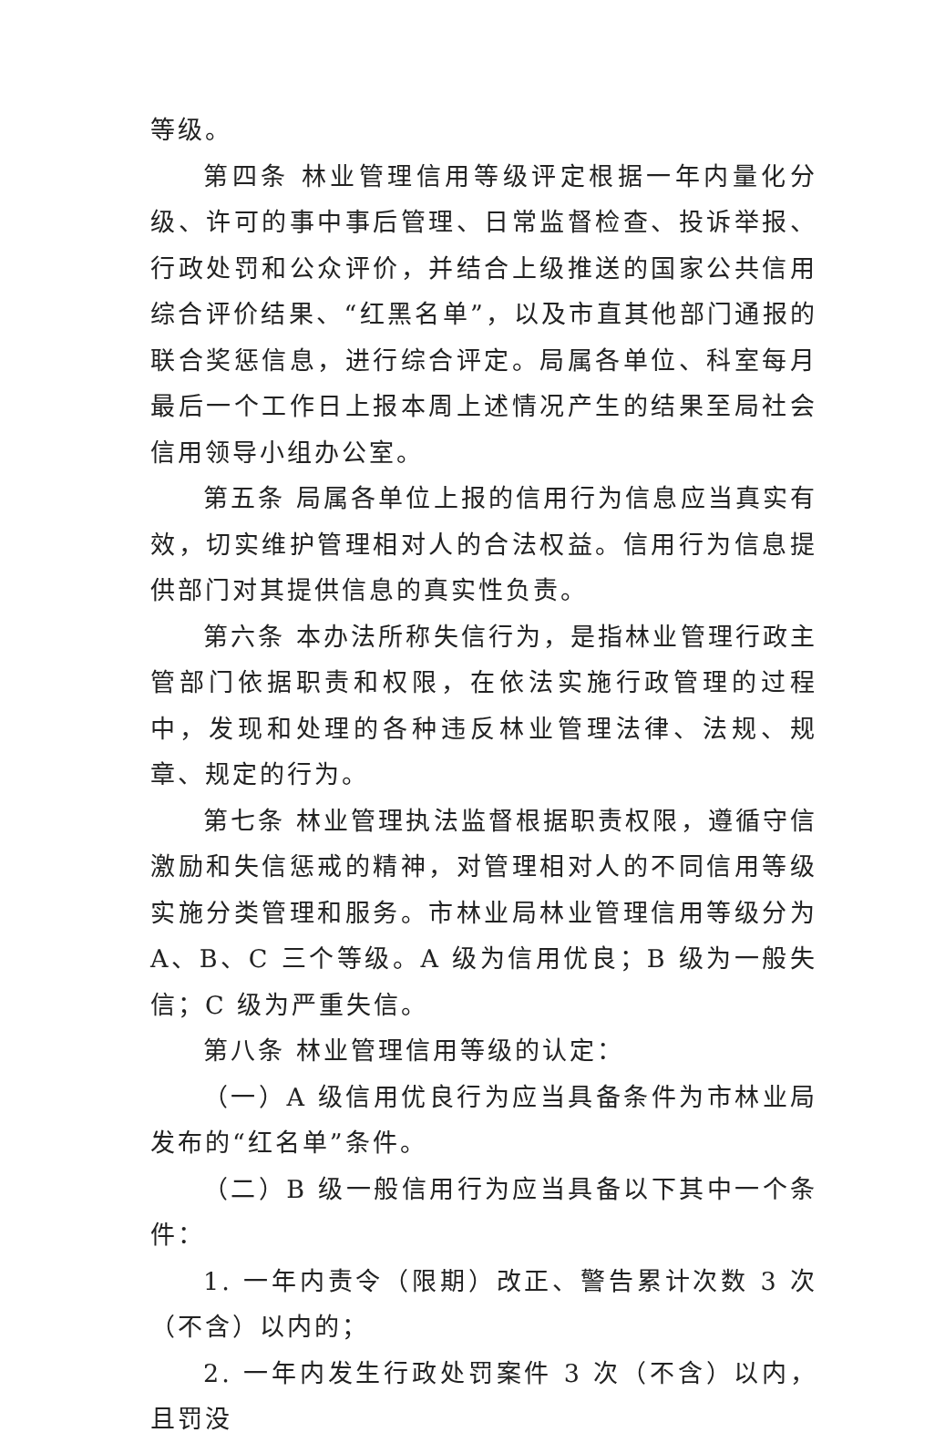等级。
第四条 林业管理信用等级评定根据一年内量化分级、许可的事中事后管理、日常监督检查、投诉举报、行政处罚和公众评价，并结合上级推送的国家公共信用综合评价结果、“红黑名单”，以及市直其他部门通报的联合奖惩信息，进行综合评定。局属各单位、科室每月最后一个工作日上报本周上述情况产生的结果至局社会信用领导小组办公室。
第五条 局属各单位上报的信用行为信息应当真实有效，切实维护管理相对人的合法权益。信用行为信息提供部门对其提供信息的真实性负责。
第六条 本办法所称失信行为，是指林业管理行政主管部门依据职责和权限，在依法实施行政管理的过程中，发现和处理的各种违反林业管理法律、法规、规章、规定的行为。
第七条 林业管理执法监督根据职责权限，遵循守信激励和失信惩戒的精神，对管理相对人的不同信用等级实施分类管理和服务。市林业局林业管理信用等级分为 A、B、C 三个等级。A 级为信用优良；B 级为一般失信；C 级为严重失信。
第八条 林业管理信用等级的认定：
（一）A 级信用优良行为应当具备条件为市林业局发布的“红名单”条件。
（二）B 级一般信用行为应当具备以下其中一个条件：
1. 一年内责令（限期）改正、警告累计次数 3 次（不含）以内的；
2. 一年内发生行政处罚案件 3 次（不含）以内，且罚没